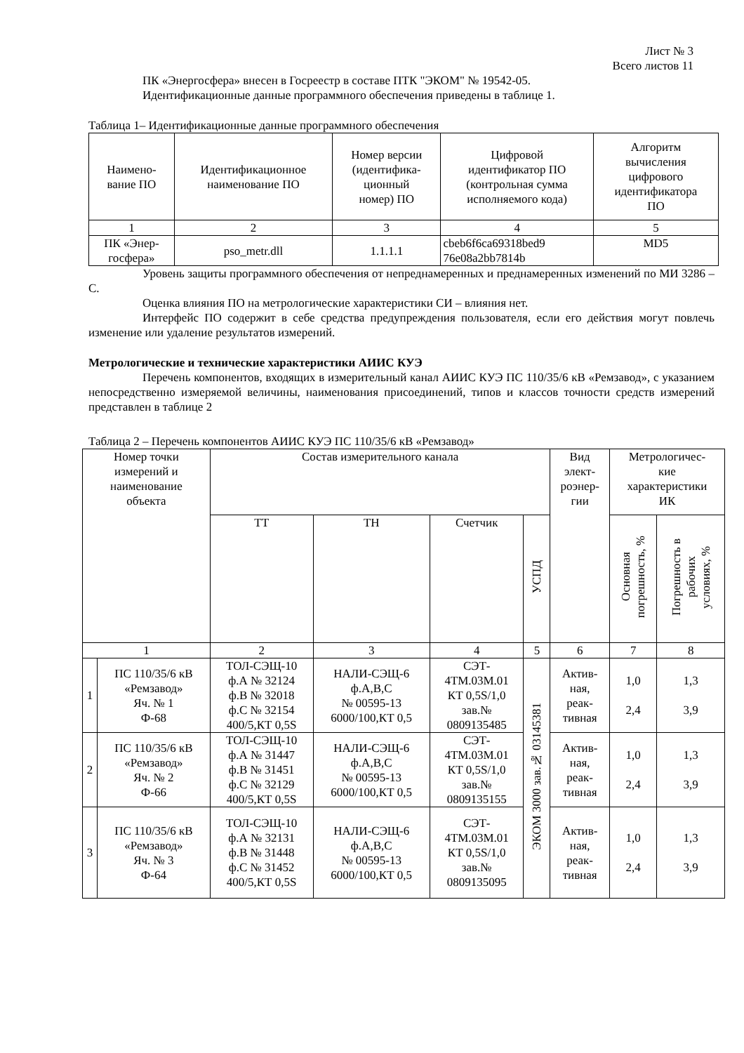Лист № 3
Всего листов 11
ПК «Энергосфера» внесен в Госреестр в составе ПТК "ЭКОМ" № 19542-05.
Идентификационные данные программного обеспечения приведены в таблице 1.
Таблица 1– Идентификационные данные программного обеспечения
| Наимено- вание ПО | Идентификационное наименование ПО | Номер версии (идентифика- ционный номер) ПО | Цифровой идентификатор ПО (контрольная сумма исполняемого кода) | Алгоритм вычисления цифрового идентификатора ПО |
| --- | --- | --- | --- | --- |
| 1 | 2 | 3 | 4 | 5 |
| ПК «Энер- госфера» | pso_metr.dll | 1.1.1.1 | cbeb6f6ca69318bed9 76e08a2bb7814b | MD5 |
Уровень защиты программного обеспечения от непреднамеренных и преднамеренных изменений по МИ 3286 – С.
Оценка влияния ПО на метрологические характеристики СИ – влияния нет.
Интерфейс ПО содержит в себе средства предупреждения пользователя, если его действия могут повлечь изменение или удаление результатов измерений.
Метрологические и технические характеристики АИИС КУЭ
Перечень компонентов, входящих в измерительный канал АИИС КУЭ ПС 110/35/6 кВ «Ремзавод», с указанием непосредственно измеряемой величины, наименования присоединений, типов и классов точности средств измерений представлен в таблице 2
Таблица 2 – Перечень компонентов АИИС КУЭ ПС 110/35/6 кВ «Ремзавод»
| Номер точки измерений и наименование объекта | | Состав измерительного канала | | | | Вид элект- роэнер- гии | Метрологичес- кие характеристики ИК | |
| --- | --- | --- | --- | --- | --- | --- | --- | --- |
| | | ТТ | ТН | Счетчик | УСПД | | Основная погрешность, % | Погрешность в рабочих условиях, % |
| 1 | | 2 | 3 | 4 | 5 | 6 | 7 | 8 |
| 1 | ПС 110/35/6 кВ «Ремзавод» Яч. № 1 Ф-68 | ТОЛ-СЭЩ-10 ф.А № 32124 ф.В № 32018 ф.С № 32154 400/5,КТ 0,5S | НАЛИ-СЭЩ-6 ф.А,В,С № 00595-13 6000/100,КТ 0,5 | СЭТ- 4ТМ.03М.01 КТ 0,5S/1,0 зав.№ 0809135485 | ЭКОМ 3000 зав.№ 03145381 | Актив- ная, реак- тивная | 1,0 2,4 | 1,3 3,9 |
| 2 | ПС 110/35/6 кВ «Ремзавод» Яч. № 2 Ф-66 | ТОЛ-СЭЩ-10 ф.А № 31447 ф.В № 31451 ф.С № 32129 400/5,КТ 0,5S | НАЛИ-СЭЩ-6 ф.А,В,С № 00595-13 6000/100,КТ 0,5 | СЭТ- 4ТМ.03М.01 КТ 0,5S/1,0 зав.№ 0809135155 | | Актив- ная, реак- тивная | 1,0 2,4 | 1,3 3,9 |
| 3 | ПС 110/35/6 кВ «Ремзавод» Яч. № 3 Ф-64 | ТОЛ-СЭЩ-10 ф.А № 32131 ф.В № 31448 ф.С № 31452 400/5,КТ 0,5S | НАЛИ-СЭЩ-6 ф.А,В,С № 00595-13 6000/100,КТ 0,5 | СЭТ- 4ТМ.03М.01 КТ 0,5S/1,0 зав.№ 0809135095 | | Актив- ная, реак- тивная | 1,0 2,4 | 1,3 3,9 |